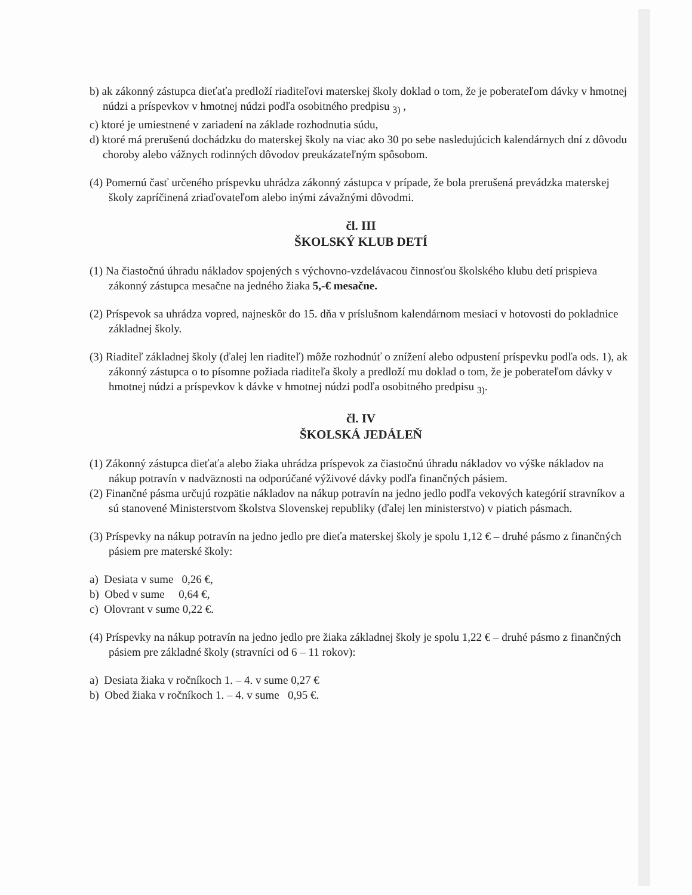b) ak zákonný zástupca dieťaťa predloží riaditeľovi materskej školy doklad o tom, že je poberateľom dávky v hmotnej núdzi a príspevkov v hmotnej núdzi podľa osobitného predpisu <sub>3)</sub> ,
c) ktoré je umiestnené v zariadení na základe rozhodnutia súdu,
d) ktoré má prerušenú dochádzku do materskej školy na viac ako 30 po sebe nasledujúcich kalendárnych dní z dôvodu choroby alebo vážnych rodinných dôvodov preukázateľným spôsobom.
(4) Pomernú časť určeného príspevku uhrádza zákonný zástupca v prípade, že bola prerušená prevádzka materskej školy zapríčinená zriaďovateľom alebo inými závažnými dôvodmi.
čl. III
ŠKOLSKÝ KLUB DETÍ
(1) Na čiastočnú úhradu nákladov spojených s výchovno-vzdelávacou činnosťou školského klubu detí prispieva zákonný zástupca mesačne na jedného žiaka 5,-€ mesačne.
(2) Príspevok sa uhrádza vopred, najneskôr do 15. dňa v príslušnom kalendárnom mesiaci v hotovosti do pokladnice základnej školy.
(3) Riaditeľ základnej školy (ďalej len riaditeľ) môže rozhodnúť o znížení alebo odpustení príspevku podľa ods. 1), ak zákonný zástupca o to písomne požiada riaditeľa školy a predloží mu doklad o tom, že je poberateľom dávky v hmotnej núdzi a príspevkov k dávke v hmotnej núdzi podľa osobitného predpisu <sub>3)</sub>.
čl. IV
ŠKOLSKÁ JEDÁLEŇ
(1) Zákonný zástupca dieťaťa alebo žiaka uhrádza príspevok za čiastočnú úhradu nákladov vo výške nákladov na nákup potravín v nadväznosti na odporúčané výživové dávky podľa finančných pásiem.
(2) Finančné pásma určujú rozpätie nákladov na nákup potravín na jedno jedlo podľa vekových kategórií stravníkov a sú stanovené Ministerstvom školstva Slovenskej republiky (ďalej len ministerstvo) v piatich pásmach.
(3) Príspevky na nákup potravín na jedno jedlo pre dieťa materskej školy je spolu 1,12 € – druhé pásmo z finančných pásiem pre materské školy:
a) Desiata v sume 0,26 €,
b) Obed v sume 0,64 €,
c) Olovrant v sume 0,22 €.
(4) Príspevky na nákup potravín na jedno jedlo pre žiaka základnej školy je spolu 1,22 € – druhé pásmo z finančných pásiem pre základné školy (stravníci od 6 – 11 rokov):
a) Desiata žiaka v ročníkoch 1. – 4. v sume 0,27 €
b) Obed žiaka v ročníkoch 1. – 4. v sume 0,95 €.